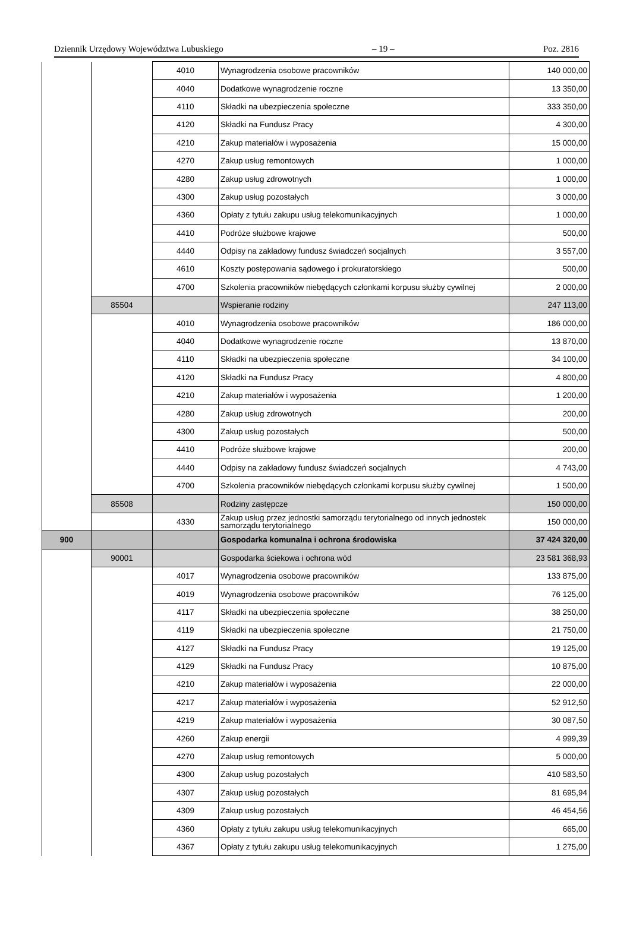Dziennik Urzędowy Województwa Lubuskiego – 19 – Poz. 2816
| | | 4010 | Wynagrodzenia osobowe pracowników | 140 000,00 |
| | | 4040 | Dodatkowe wynagrodzenie roczne | 13 350,00 |
| | | 4110 | Składki na ubezpieczenia społeczne | 333 350,00 |
| | | 4120 | Składki na Fundusz Pracy | 4 300,00 |
| | | 4210 | Zakup materiałów i wyposażenia | 15 000,00 |
| | | 4270 | Zakup usług remontowych | 1 000,00 |
| | | 4280 | Zakup usług zdrowotnych | 1 000,00 |
| | | 4300 | Zakup usług pozostałych | 3 000,00 |
| | | 4360 | Opłaty z tytułu zakupu usług telekomunikacyjnych | 1 000,00 |
| | | 4410 | Podróże służbowe krajowe | 500,00 |
| | | 4440 | Odpisy na zakładowy fundusz świadczeń socjalnych | 3 557,00 |
| | | 4610 | Koszty postępowania sądowego i prokuratorskiego | 500,00 |
| | | 4700 | Szkolenia pracowników niebędących członkami korpusu służby cywilnej | 2 000,00 |
| | 85504 | | Wspieranie rodziny | 247 113,00 |
| | | 4010 | Wynagrodzenia osobowe pracowników | 186 000,00 |
| | | 4040 | Dodatkowe wynagrodzenie roczne | 13 870,00 |
| | | 4110 | Składki na ubezpieczenia społeczne | 34 100,00 |
| | | 4120 | Składki na Fundusz Pracy | 4 800,00 |
| | | 4210 | Zakup materiałów i wyposażenia | 1 200,00 |
| | | 4280 | Zakup usług zdrowotnych | 200,00 |
| | | 4300 | Zakup usług pozostałych | 500,00 |
| | | 4410 | Podróże służbowe krajowe | 200,00 |
| | | 4440 | Odpisy na zakładowy fundusz świadczeń socjalnych | 4 743,00 |
| | | 4700 | Szkolenia pracowników niebędących członkami korpusu służby cywilnej | 1 500,00 |
| | 85508 | | Rodziny zastępcze | 150 000,00 |
| | | 4330 | Zakup usług przez jednostki samorządu terytorialnego od innych jednostek samorządu terytorialnego | 150 000,00 |
| 900 | | | Gospodarka komunalna i ochrona środowiska | 37 424 320,00 |
| | 90001 | | Gospodarka ściekowa i ochrona wód | 23 581 368,93 |
| | | 4017 | Wynagrodzenia osobowe pracowników | 133 875,00 |
| | | 4019 | Wynagrodzenia osobowe pracowników | 76 125,00 |
| | | 4117 | Składki na ubezpieczenia społeczne | 38 250,00 |
| | | 4119 | Składki na ubezpieczenia społeczne | 21 750,00 |
| | | 4127 | Składki na Fundusz Pracy | 19 125,00 |
| | | 4129 | Składki na Fundusz Pracy | 10 875,00 |
| | | 4210 | Zakup materiałów i wyposażenia | 22 000,00 |
| | | 4217 | Zakup materiałów i wyposażenia | 52 912,50 |
| | | 4219 | Zakup materiałów i wyposażenia | 30 087,50 |
| | | 4260 | Zakup energii | 4 999,39 |
| | | 4270 | Zakup usług remontowych | 5 000,00 |
| | | 4300 | Zakup usług pozostałych | 410 583,50 |
| | | 4307 | Zakup usług pozostałych | 81 695,94 |
| | | 4309 | Zakup usług pozostałych | 46 454,56 |
| | | 4360 | Opłaty z tytułu zakupu usług telekomunikacyjnych | 665,00 |
| | | 4367 | Opłaty z tytułu zakupu usług telekomunikacyjnych | 1 275,00 |